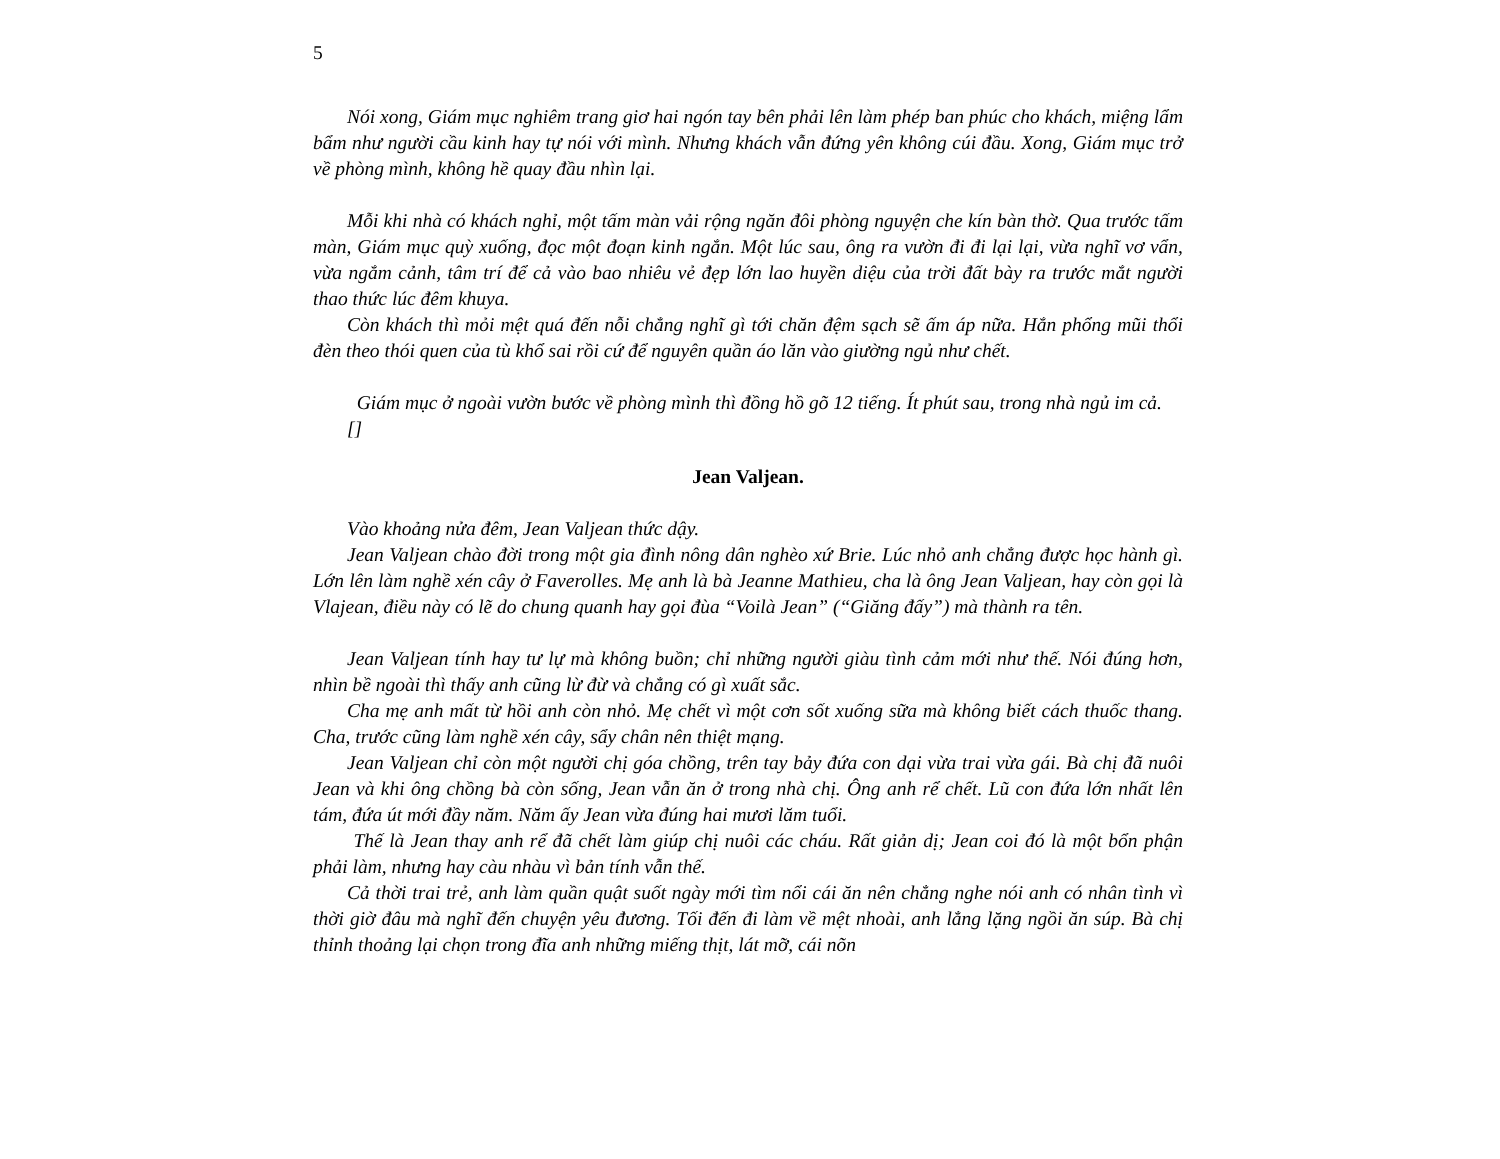5
Nói xong, Giám mục nghiêm trang giơ hai ngón tay bên phải lên làm phép ban phúc cho khách, miệng lẩm bẩm như người cầu kinh hay tự nói với mình. Nhưng khách vẫn đứng yên không cúi đầu. Xong, Giám mục trở về phòng mình, không hề quay đầu nhìn lại.
Mỗi khi nhà có khách nghỉ, một tấm màn vải rộng ngăn đôi phòng nguyện che kín bàn thờ. Qua trước tấm màn, Giám mục quỳ xuống, đọc một đoạn kinh ngắn. Một lúc sau, ông ra vườn đi đi lại lại, vừa nghĩ vơ vẩn, vừa ngắm cảnh, tâm trí để cả vào bao nhiêu vẻ đẹp lớn lao huyền diệu của trời đất bày ra trước mắt người thao thức lúc đêm khuya.
Còn khách thì mỏi mệt quá đến nỗi chẳng nghĩ gì tới chăn đệm sạch sẽ ấm áp nữa. Hắn phổng mũi thổi đèn theo thói quen của tù khổ sai rồi cứ để nguyên quần áo lăn vào giường ngủ như chết.
Giám mục ở ngoài vườn bước về phòng mình thì đồng hồ gõ 12 tiếng. Ít phút sau, trong nhà ngủ im cả.
[]
Jean Valjean.
Vào khoảng nửa đêm, Jean Valjean thức dậy.
Jean Valjean chào đời trong một gia đình nông dân nghèo xứ Brie. Lúc nhỏ anh chẳng được học hành gì. Lớn lên làm nghề xén cây ở Faverolles. Mẹ anh là bà Jeanne Mathieu, cha là ông Jean Valjean, hay còn gọi là Vlajean, điều này có lẽ do chung quanh hay gọi đùa “Voilà Jean” (“Giăng đấy”) mà thành ra tên.
Jean Valjean tính hay tư lự mà không buồn; chỉ những người giàu tình cảm mới như thế. Nói đúng hơn, nhìn bề ngoài thì thấy anh cũng lừ đừ và chẳng có gì xuất sắc.
Cha mẹ anh mất từ hồi anh còn nhỏ. Mẹ chết vì một cơn sốt xuống sữa mà không biết cách thuốc thang. Cha, trước cũng làm nghề xén cây, sẩy chân nên thiệt mạng.
Jean Valjean chỉ còn một người chị góa chồng, trên tay bảy đứa con dại vừa trai vừa gái. Bà chị đã nuôi Jean và khi ông chồng bà còn sống, Jean vẫn ăn ở trong nhà chị. Ông anh rể chết. Lũ con đứa lớn nhất lên tám, đứa út mới đầy năm. Năm ấy Jean vừa đúng hai mươi lăm tuổi.
Thế là Jean thay anh rể đã chết làm giúp chị nuôi các cháu. Rất giản dị; Jean coi đó là một bổn phận phải làm, nhưng hay càu nhàu vì bản tính vẫn thế.
Cả thời trai trẻ, anh làm quần quật suốt ngày mới tìm nổi cái ăn nên chẳng nghe nói anh có nhân tình vì thời giờ đâu mà nghĩ đến chuyện yêu đương. Tối đến đi làm về mệt nhoài, anh lẳng lặng ngồi ăn súp. Bà chị thỉnh thoảng lại chọn trong đĩa anh những miếng thịt, lát mỡ, cái nõn